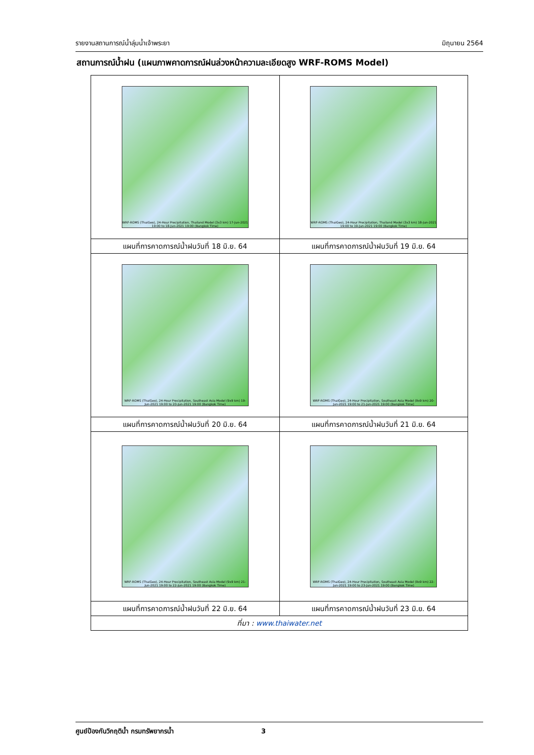รายงานสถานการณ์น้ำลุ่มน้ำเจ้าพระยา มิถุนายน 2564
สถานการณ์น้ำฝน (แผนภาพคาดการณ์ฝนล่วงหน้าความละเอียดสูง WRF-ROMS Model)
| WRF-ROMS (ThaiGeo), 24-Hour Precipitation, Thailand Model (3x3 km) 17-Jun-2021 19:00 to 18-Jun-2021 19:00 (Bangkok Time) | WRF-ROMS (ThaiGeo), 24-Hour Precipitation, Thailand Model (3x3 km) 18-Jun-2021 19:00 to 19-Jun-2021 19:00 (Bangkok Time) |
| แผนที่การคาดการณ์น้ำฝนวันที่ 18 มิ.ย. 64 | แผนที่การคาดการณ์น้ำฝนวันที่ 19 มิ.ย. 64 |
| WRF-ROMS (ThaiGeo), 24-Hour Precipitation, Southeast Asia Model (9x9 km) 19-Jun-2021 19:00 to 20-Jun-2021 19:00 (Bangkok Time) | WRF-ROMS (ThaiGeo), 24-Hour Precipitation, Southeast Asia Model (9x9 km) 20-Jun-2021 19:00 to 21-Jun-2021 19:00 (Bangkok Time) |
| แผนที่การคาดการณ์น้ำฝนวันที่ 20 มิ.ย. 64 | แผนที่การคาดการณ์น้ำฝนวันที่ 21 มิ.ย. 64 |
| WRF-ROMS (ThaiGeo), 24-Hour Precipitation, Southeast Asia Model (9x9 km) 21-Jun-2021 19:00 to 22-Jun-2021 19:00 (Bangkok Time) | WRF-ROMS (ThaiGeo), 24-Hour Precipitation, Southeast Asia Model (9x9 km) 22-Jun-2021 19:00 to 23-Jun-2021 19:00 (Bangkok Time) |
| แผนที่การคาดการณ์น้ำฝนวันที่ 22 มิ.ย. 64 | แผนที่การคาดการณ์น้ำฝนวันที่ 23 มิ.ย. 64 |
| ที่มา : www.thaiwater.net | |
ศูนย์ป้องกันวิกฤติน้ำ กรมทรัพยากรน้ำ 3